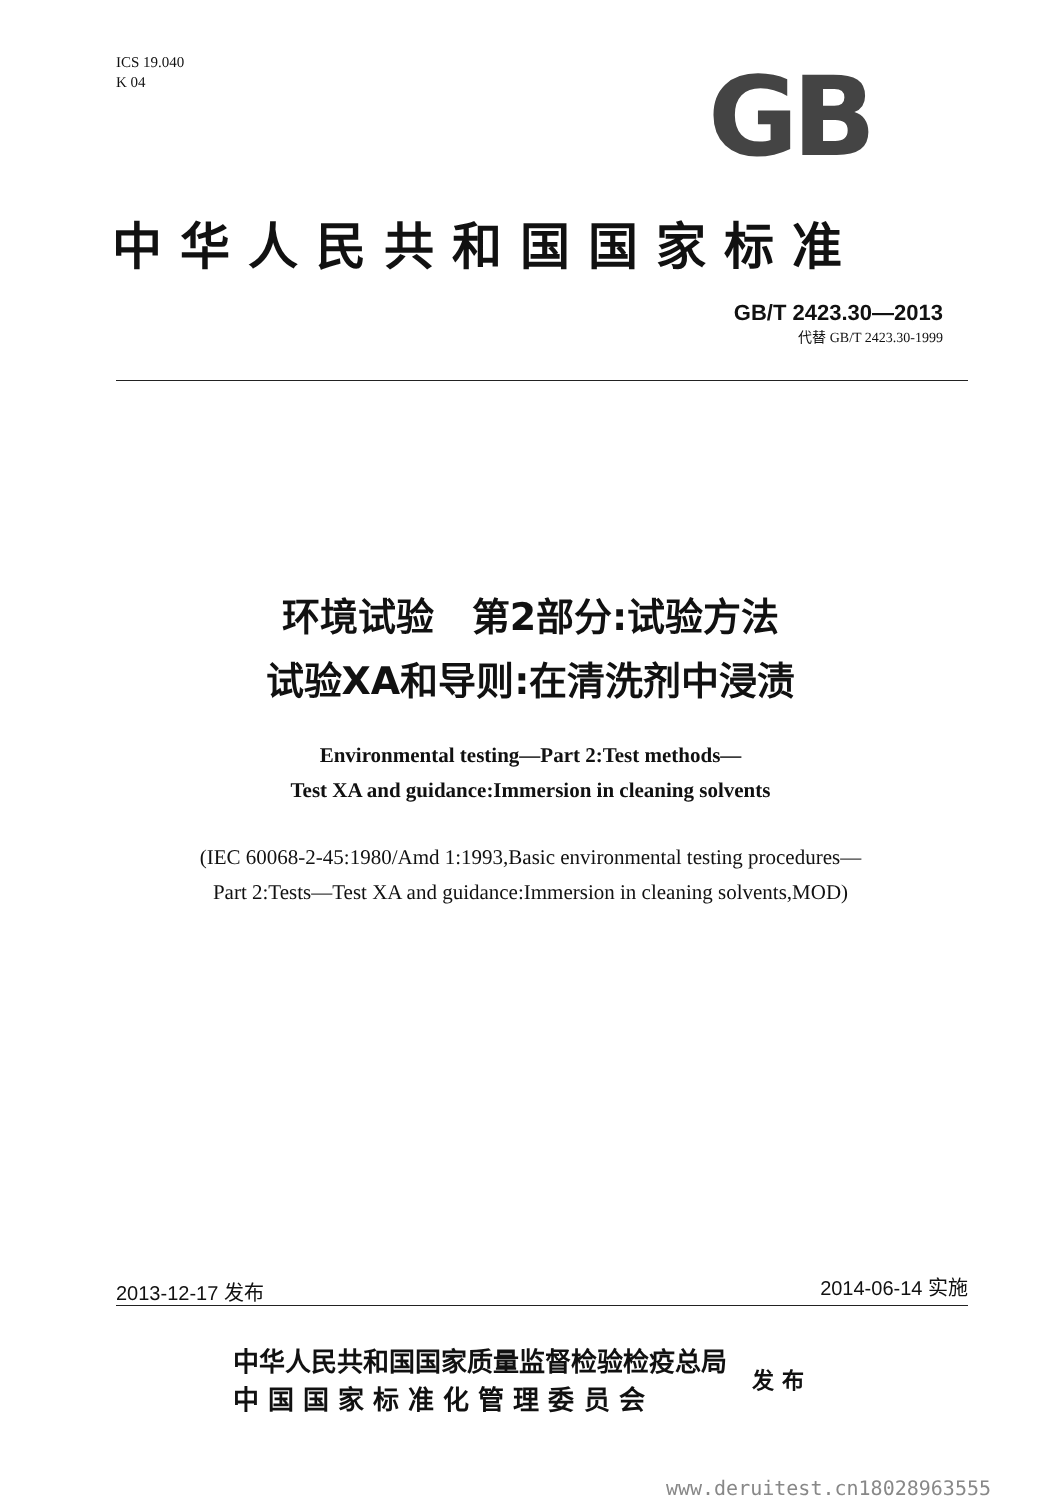ICS 19.040
K 04
GB
中华人民共和国国家标准
GB/T 2423.30—2013
代替 GB/T 2423.30-1999
环境试验　第2部分:试验方法
试验XA和导则:在清洗剂中浸渍
Environmental testing—Part 2:Test methods—
Test XA and guidance:Immersion in cleaning solvents
(IEC 60068-2-45:1980/Amd 1:1993,Basic environmental testing procedures—
Part 2:Tests—Test XA and guidance:Immersion in cleaning solvents,MOD)
2013-12-17 发布 2014-06-14 实施
中华人民共和国国家质量监督检验检疫总局
中 国 国 家 标 准 化 管 理 委 员 会
发 布
www.deruitest.cn18028963555